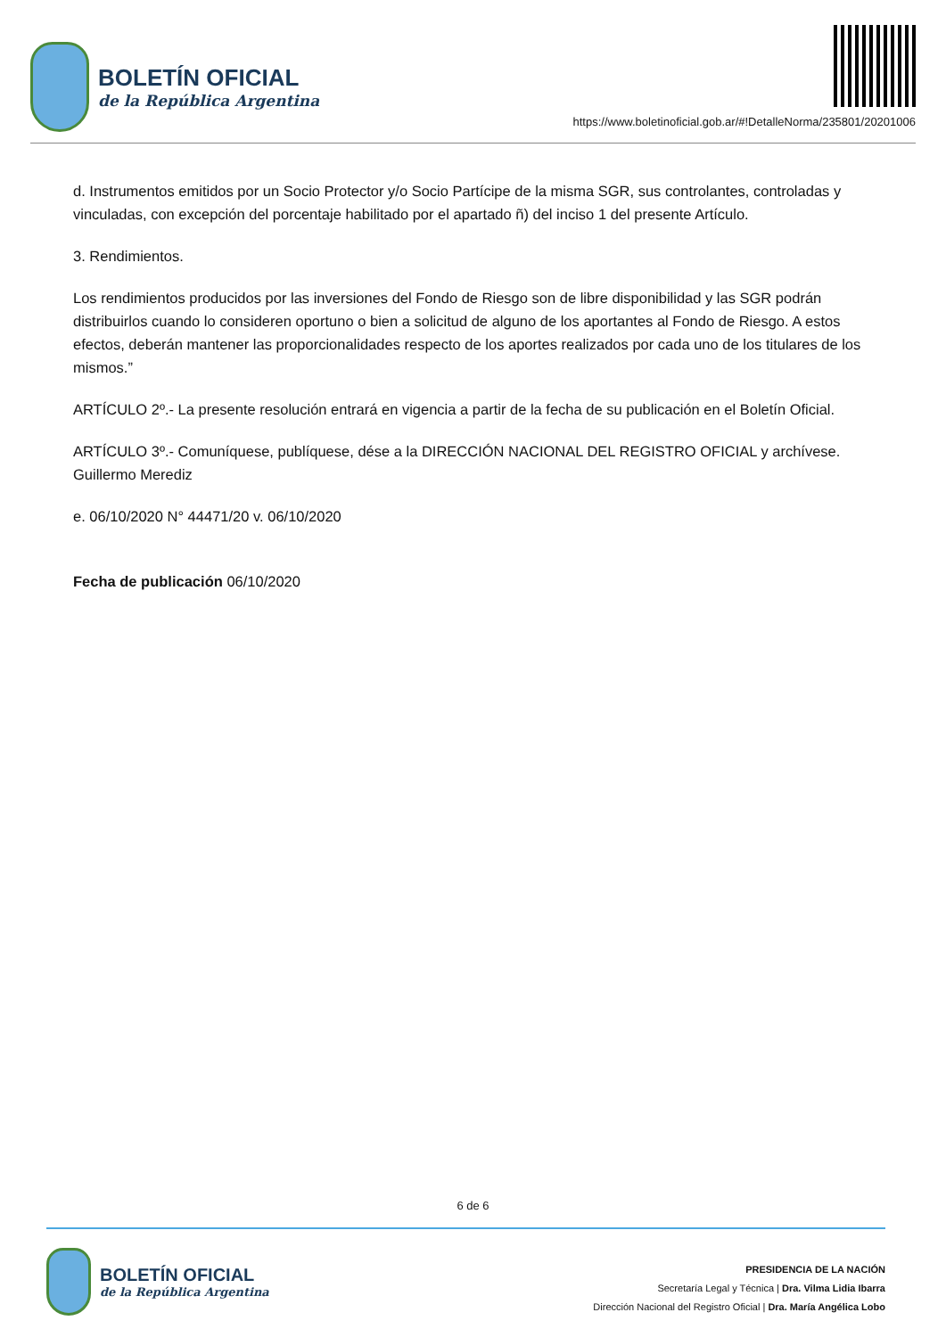BOLETÍN OFICIAL
de la República Argentina
https://www.boletinoficial.gob.ar/#!DetalleNorma/235801/20201006
d. Instrumentos emitidos por un Socio Protector y/o Socio Partícipe de la misma SGR, sus controlantes, controladas y vinculadas, con excepción del porcentaje habilitado por el apartado ñ) del inciso 1 del presente Artículo.
3. Rendimientos.
Los rendimientos producidos por las inversiones del Fondo de Riesgo son de libre disponibilidad y las SGR podrán distribuirlos cuando lo consideren oportuno o bien a solicitud de alguno de los aportantes al Fondo de Riesgo. A estos efectos, deberán mantener las proporcionalidades respecto de los aportes realizados por cada uno de los titulares de los mismos.”
ARTÍCULO 2º.- La presente resolución entrará en vigencia a partir de la fecha de su publicación en el Boletín Oficial.
ARTÍCULO 3º.- Comuníquese, publíquese, dése a la DIRECCIÓN NACIONAL DEL REGISTRO OFICIAL y archívese. Guillermo Merediz
e. 06/10/2020 N° 44471/20 v. 06/10/2020
Fecha de publicación 06/10/2020
6 de 6
BOLETÍN OFICIAL
de la República Argentina
PRESIDENCIA DE LA NACIÓN
Secretaría Legal y Técnica | Dra. Vilma Lidia Ibarra
Dirección Nacional del Registro Oficial | Dra. María Angélica Lobo